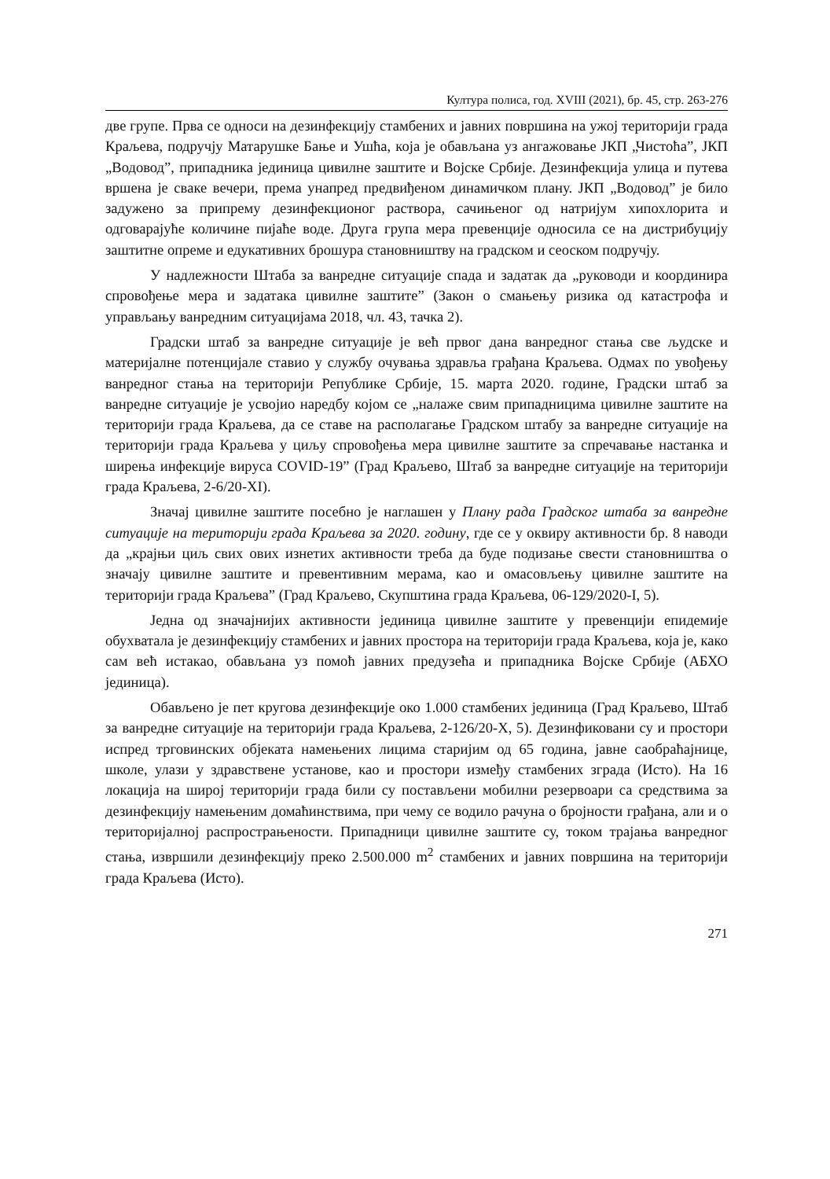Култура полиса, год. XVIII (2021), бр. 45, стр. 263-276
две групе. Прва се односи на дезинфекцију стамбених и јавних површина на ужој територији града Краљева, подручју Матарушке Бање и Ушћа, која је обављана уз ангажовање ЈКП „Чистоћа”, ЈКП „Водовод”, припадника јединица цивилне заштите и Војске Србије. Дезинфекција улица и путева вршена је сваке вечери, према унапред предвиђеном динамичком плану. ЈКП „Водовод” је било задужено за припрему дезинфекционог раствора, сачињеног од натријум хипохлорита и одговарајуће количине пијаће воде. Друга група мера превенције односила се на дистрибуцију заштитне опреме и едукативних брошура становништву на градском и сеоском подручју.
У надлежности Штаба за ванредне ситуације спада и задатак да „руководи и координира спровођење мера и задатака цивилне заштите” (Закон о смањењу ризика од катастрофа и управљању ванредним ситуацијама 2018, чл. 43, тачка 2).
Градски штаб за ванредне ситуације је већ првог дана ванредног стања све људске и материјалне потенцијале ставио у службу очувања здравља грађана Краљева. Одмах по увођењу ванредног стања на територији Републике Србије, 15. марта 2020. године, Градски штаб за ванредне ситуације је усвојио наредбу којом се „налаже свим припадницима цивилне заштите на територији града Краљева, да се ставе на располагање Градском штабу за ванредне ситуације на територији града Краљева у циљу спровођења мера цивилне заштите за спречавање настанка и ширења инфекције вируса COVID-19” (Град Краљево, Штаб за ванредне ситуације на територији града Краљева, 2-6/20-XI).
Значај цивилне заштите посебно је наглашен у Плану рада Градског штаба за ванредне ситуације на територији града Краљева за 2020. годину, где се у оквиру активности бр. 8 наводи да „крајњи циљ свих ових изнетих активности треба да буде подизање свести становништва о значају цивилне заштите и превентивним мерама, као и омасовљењу цивилне заштите на територији града Краљева” (Град Краљево, Скупштина града Краљева, 06-129/2020-I, 5).
Једна од значајнијих активности јединица цивилне заштите у превенцији епидемије обухватала је дезинфекцију стамбених и јавних простора на територији града Краљева, која је, како сам већ истакао, обављана уз помоћ јавних предузећа и припадника Војске Србије (АБХО јединица).
Обављено је пет кругова дезинфекције око 1.000 стамбених јединица (Град Краљево, Штаб за ванредне ситуације на територији града Краљева, 2-126/20-X, 5). Дезинфиковани су и простори испред трговинских објеката намењених лицима старијим од 65 година, јавне саобраћајнице, школе, улази у здравствене установе, као и простори између стамбених зграда (Исто). На 16 локација на широј територији града били су постављени мобилни резервоари са средствима за дезинфекцију намењеним домаћинствима, при чему се водило рачуна о бројности грађана, али и о територијалној распрострањености. Припадници цивилне заштите су, током трајања ванредног стања, извршили дезинфекцију преко 2.500.000 m<sup>2</sup> стамбених и јавних површина на територији града Краљева (Исто).
271